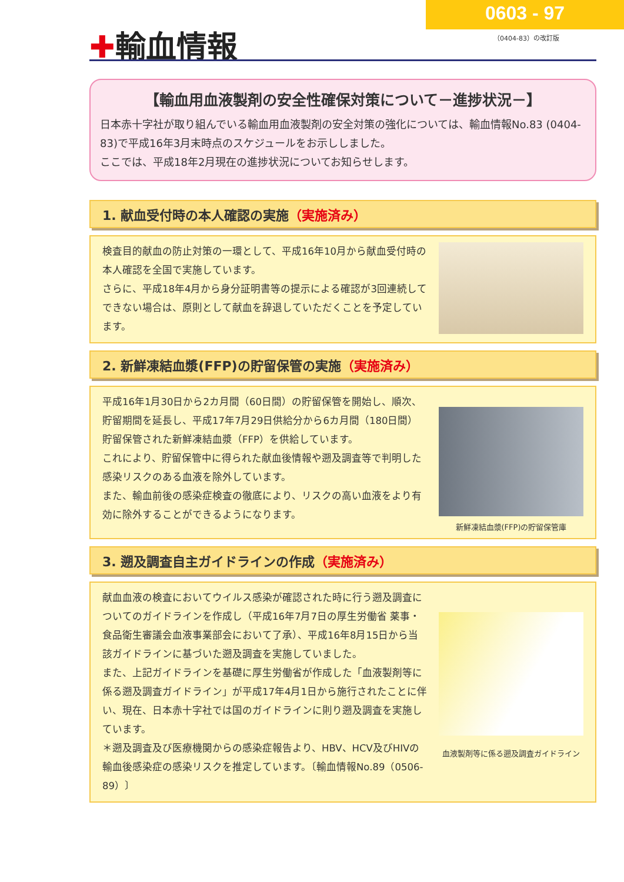0603 - 97
（0404-83）の改訂版 ✚輸血情報
【輸血用血液製剤の安全性確保対策について－進捗状況－】
日本赤十字社が取り組んでいる輸血用血液製剤の安全対策の強化については、輸血情報No.83 (0404-83)で平成16年3月末時点のスケジュールをお示ししました。
ここでは、平成18年2月現在の進捗状況についてお知らせします。
1. 献血受付時の本人確認の実施（実施済み）
検査目的献血の防止対策の一環として、平成16年10月から献血受付時の本人確認を全国で実施しています。
さらに、平成18年4月から身分証明書等の提示による確認が3回連続してできない場合は、原則として献血を辞退していただくことを予定しています。
2. 新鮮凍結血漿(FFP)の貯留保管の実施（実施済み）
平成16年1月30日から2カ月間（60日間）の貯留保管を開始し、順次、貯留期間を延長し、平成17年7月29日供給分から6カ月間（180日間）貯留保管された新鮮凍結血漿（FFP）を供給しています。
これにより、貯留保管中に得られた献血後情報や遡及調査等で判明した感染リスクのある血液を除外しています。
また、輸血前後の感染症検査の徹底により、リスクの高い血液をより有効に除外することができるようになります。
新鮮凍結血漿(FFP)の貯留保管庫
3. 遡及調査自主ガイドラインの作成（実施済み）
献血血液の検査においてウイルス感染が確認された時に行う遡及調査についてのガイドラインを作成し（平成16年7月7日の厚生労働省 薬事・食品衛生審議会血液事業部会において了承）、平成16年8月15日から当該ガイドラインに基づいた遡及調査を実施していました。
また、上記ガイドラインを基礎に厚生労働省が作成した「血液製剤等に係る遡及調査ガイドライン」が平成17年4月1日から施行されたことに伴い、現在、日本赤十字社では国のガイドラインに則り遡及調査を実施しています。
＊遡及調査及び医療機関からの感染症報告より、HBV、HCV及びHIVの輸血後感染症の感染リスクを推定しています。〔輸血情報No.89（0506-89）〕
血液製剤等に係る遡及調査ガイドライン